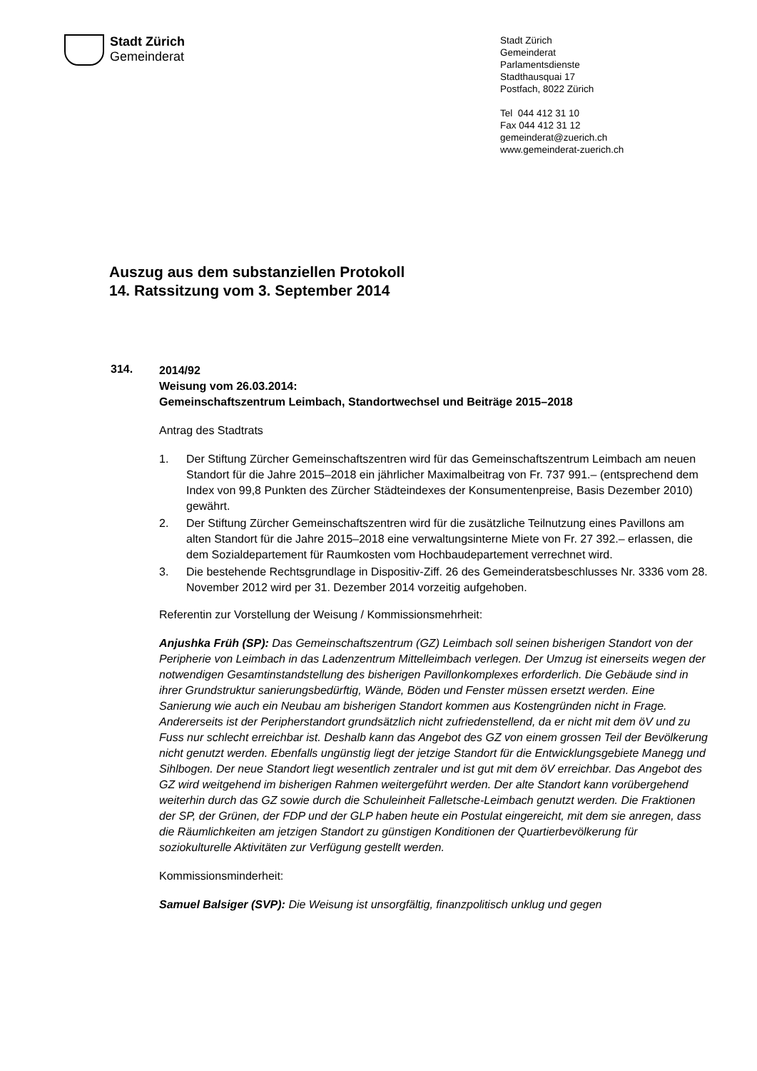Stadt Zürich
Gemeinderat
Stadt Zürich
Gemeinderat
Parlamentsdienste
Stadthausquai 17
Postfach, 8022 Zürich
Tel 044 412 31 10
Fax 044 412 31 12
gemeinderat@zuerich.ch
www.gemeinderat-zuerich.ch
Auszug aus dem substanziellen Protokoll
14. Ratssitzung vom 3. September 2014
314.
2014/92
Weisung vom 26.03.2014:
Gemeinschaftszentrum Leimbach, Standortwechsel und Beiträge 2015–2018
Antrag des Stadtrats
1. Der Stiftung Zürcher Gemeinschaftszentren wird für das Gemeinschaftszentrum Leimbach am neuen Standort für die Jahre 2015–2018 ein jährlicher Maximalbeitrag von Fr. 737 991.– (entsprechend dem Index von 99,8 Punkten des Zürcher Städte­indexes der Konsumentenpreise, Basis Dezember 2010) gewährt.
2. Der Stiftung Zürcher Gemeinschaftszentren wird für die zusätzliche Teilnutzung eines Pavillons am alten Standort für die Jahre 2015–2018 eine verwaltungsinterne Miete von Fr. 27 392.– erlassen, die dem Sozialdepartement für Raumkosten vom Hochbaudepartement verrechnet wird.
3. Die bestehende Rechtsgrundlage in Dispositiv-Ziff. 26 des Gemeinderatsbeschlus­ses Nr. 3336 vom 28. November 2012 wird per 31. Dezember 2014 vorzeitig aufge­hoben.
Referentin zur Vorstellung der Weisung / Kommissionsmehrheit:
Anjushka Früh (SP): Das Gemeinschaftszentrum (GZ) Leimbach soll seinen bisherigen Standort von der Peripherie von Leimbach in das Ladenzentrum Mittelleimbach verlegen. Der Umzug ist einerseits wegen der notwendigen Gesamtinstandstellung des bisherigen Pavillonkomplexes erforderlich. Die Gebäude sind in ihrer Grundstruktur sanierungsbedürftig, Wände, Böden und Fenster müssen ersetzt werden. Eine Sanierung wie auch ein Neubau am bisherigen Standort kommen aus Kostengründen nicht in Frage. Andererseits ist der Peripherstandort grundsätzlich nicht zufrieden­stellend, da er nicht mit dem öV und zu Fuss nur schlecht erreichbar ist. Deshalb kann das Angebot des GZ von einem grossen Teil der Bevölkerung nicht genutzt werden. Ebenfalls ungünstig liegt der jetzige Standort für die Entwicklungsgebiete Manegg und Sihlbogen. Der neue Standort liegt wesentlich zentraler und ist gut mit dem öV erreichbar. Das Angebot des GZ wird weitgehend im bisherigen Rahmen weitergeführt werden. Der alte Standort kann vorübergehend weiterhin durch das GZ sowie durch die Schuleinheit Falletsche-Leimbach genutzt werden. Die Fraktionen der SP, der Grünen, der FDP und der GLP haben heute ein Postulat eingereicht, mit dem sie anregen, dass die Räumlichkeiten am jetzigen Standort zu günstigen Konditionen der Quartier­bevölkerung für soziokulturelle Aktivitäten zur Verfügung gestellt werden.
Kommissionsminderheit:
Samuel Balsiger (SVP): Die Weisung ist unsorgfältig, finanzpolitisch unklug und gegen